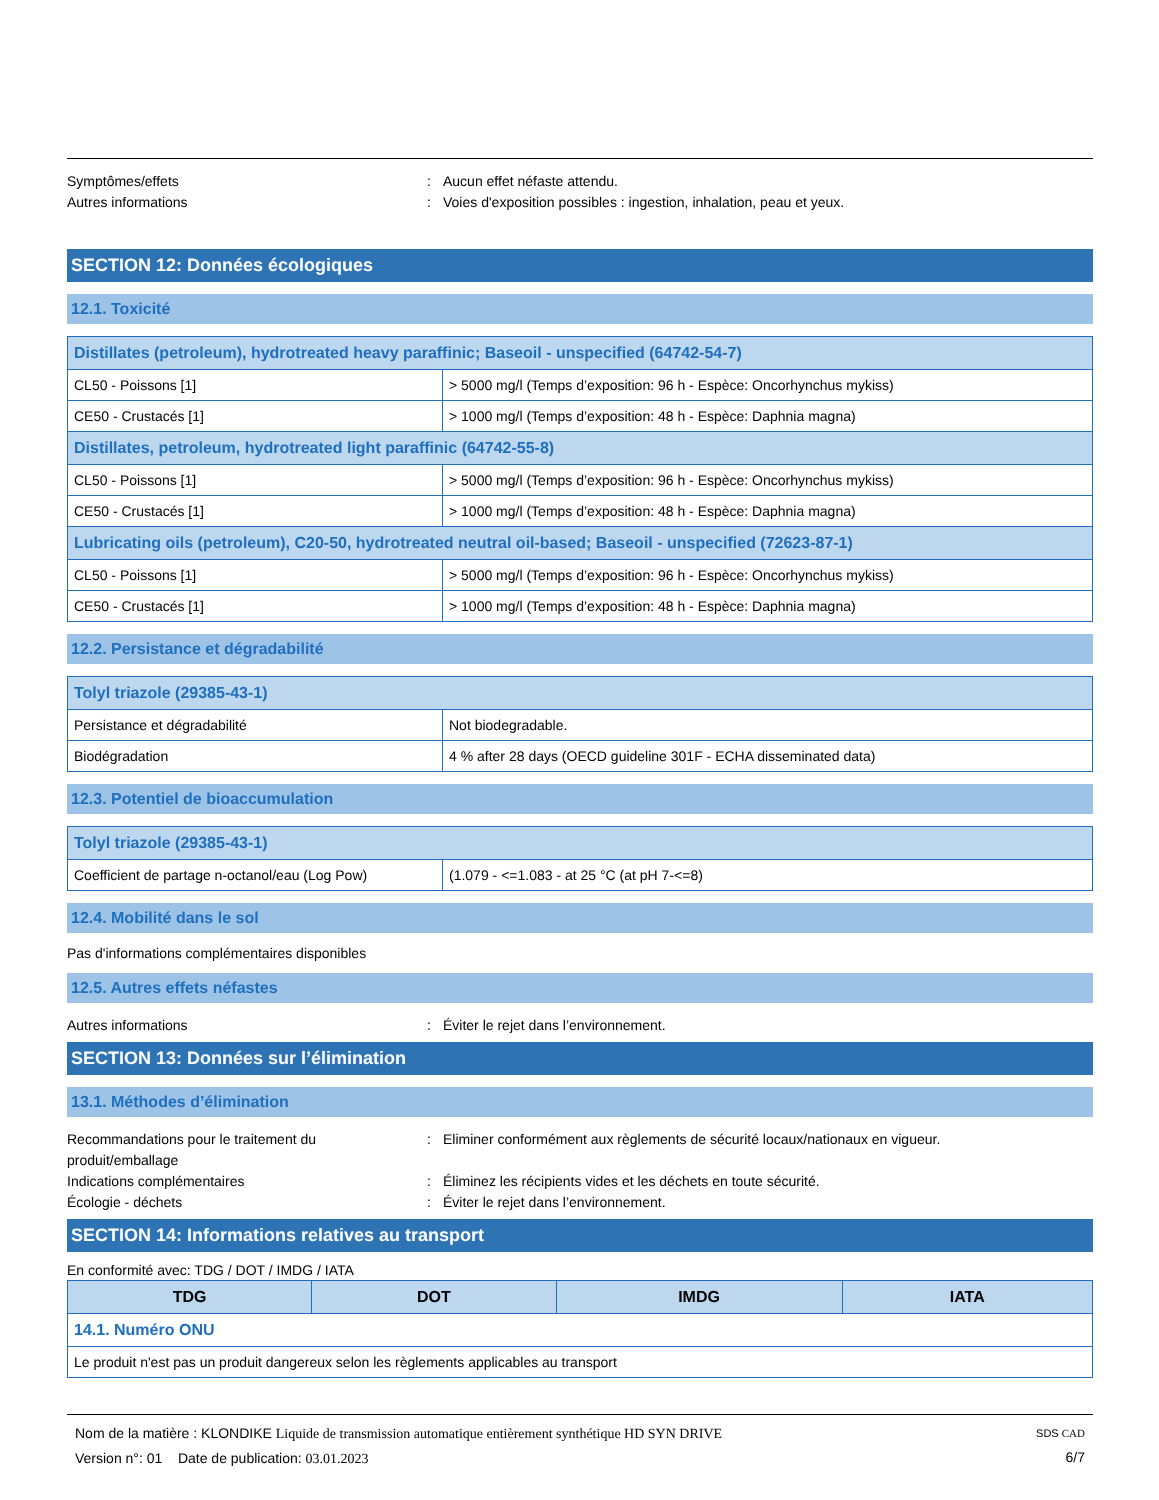Symptômes/effets : Aucun effet néfaste attendu.
Autres informations : Voies d'exposition possibles : ingestion, inhalation, peau et yeux.
SECTION 12: Données écologiques
12.1. Toxicité
| Distillates (petroleum), hydrotreated heavy paraffinic; Baseoil - unspecified (64742-54-7) | |
| CL50 - Poissons [1] | > 5000 mg/l (Temps d’exposition: 96 h - Espèce: Oncorhynchus mykiss) |
| CE50 - Crustacés [1] | > 1000 mg/l (Temps d’exposition: 48 h - Espèce: Daphnia magna) |
| Distillates, petroleum, hydrotreated light paraffinic (64742-55-8) | |
| CL50 - Poissons [1] | > 5000 mg/l (Temps d’exposition: 96 h - Espèce: Oncorhynchus mykiss) |
| CE50 - Crustacés [1] | > 1000 mg/l (Temps d’exposition: 48 h - Espèce: Daphnia magna) |
| Lubricating oils (petroleum), C20-50, hydrotreated neutral oil-based; Baseoil - unspecified (72623-87-1) | |
| CL50 - Poissons [1] | > 5000 mg/l (Temps d’exposition: 96 h - Espèce: Oncorhynchus mykiss) |
| CE50 - Crustacés [1] | > 1000 mg/l (Temps d’exposition: 48 h - Espèce: Daphnia magna) |
12.2. Persistance et dégradabilité
| Tolyl triazole (29385-43-1) | |
| Persistance et dégradabilité | Not biodegradable. |
| Biodégradation | 4 % after 28 days (OECD guideline 301F - ECHA disseminated data) |
12.3. Potentiel de bioaccumulation
| Tolyl triazole (29385-43-1) | |
| Coefficient de partage n-octanol/eau (Log Pow) | (1.079 - <=1.083 - at 25 °C (at pH 7-<=8) |
12.4. Mobilité dans le sol
Pas d'informations complémentaires disponibles
12.5. Autres effets néfastes
Autres informations : Éviter le rejet dans l’environnement.
SECTION 13: Données sur l’élimination
13.1. Méthodes d’élimination
Recommandations pour le traitement du produit/emballage
: Eliminer conformément aux règlements de sécurité locaux/nationaux en vigueur.
Indications complémentaires : Éliminez les récipients vides et les déchets en toute sécurité.
Écologie - déchets : Éviter le rejet dans l’environnement.
SECTION 14: Informations relatives au transport
En conformité avec: TDG / DOT / IMDG / IATA
| TDG | DOT | IMDG | IATA |
| --- | --- | --- | --- |
| 14.1. Numéro ONU | | | |
| Le produit n'est pas un produit dangereux selon les règlements applicables au transport | | | |
Nom de la matière : KLONDIKE Liquide de transmission automatique entièrement synthétique HD SYN DRIVE
Version n°: 01 Date de publication: 03.01.2023
SDS CAD
6/7